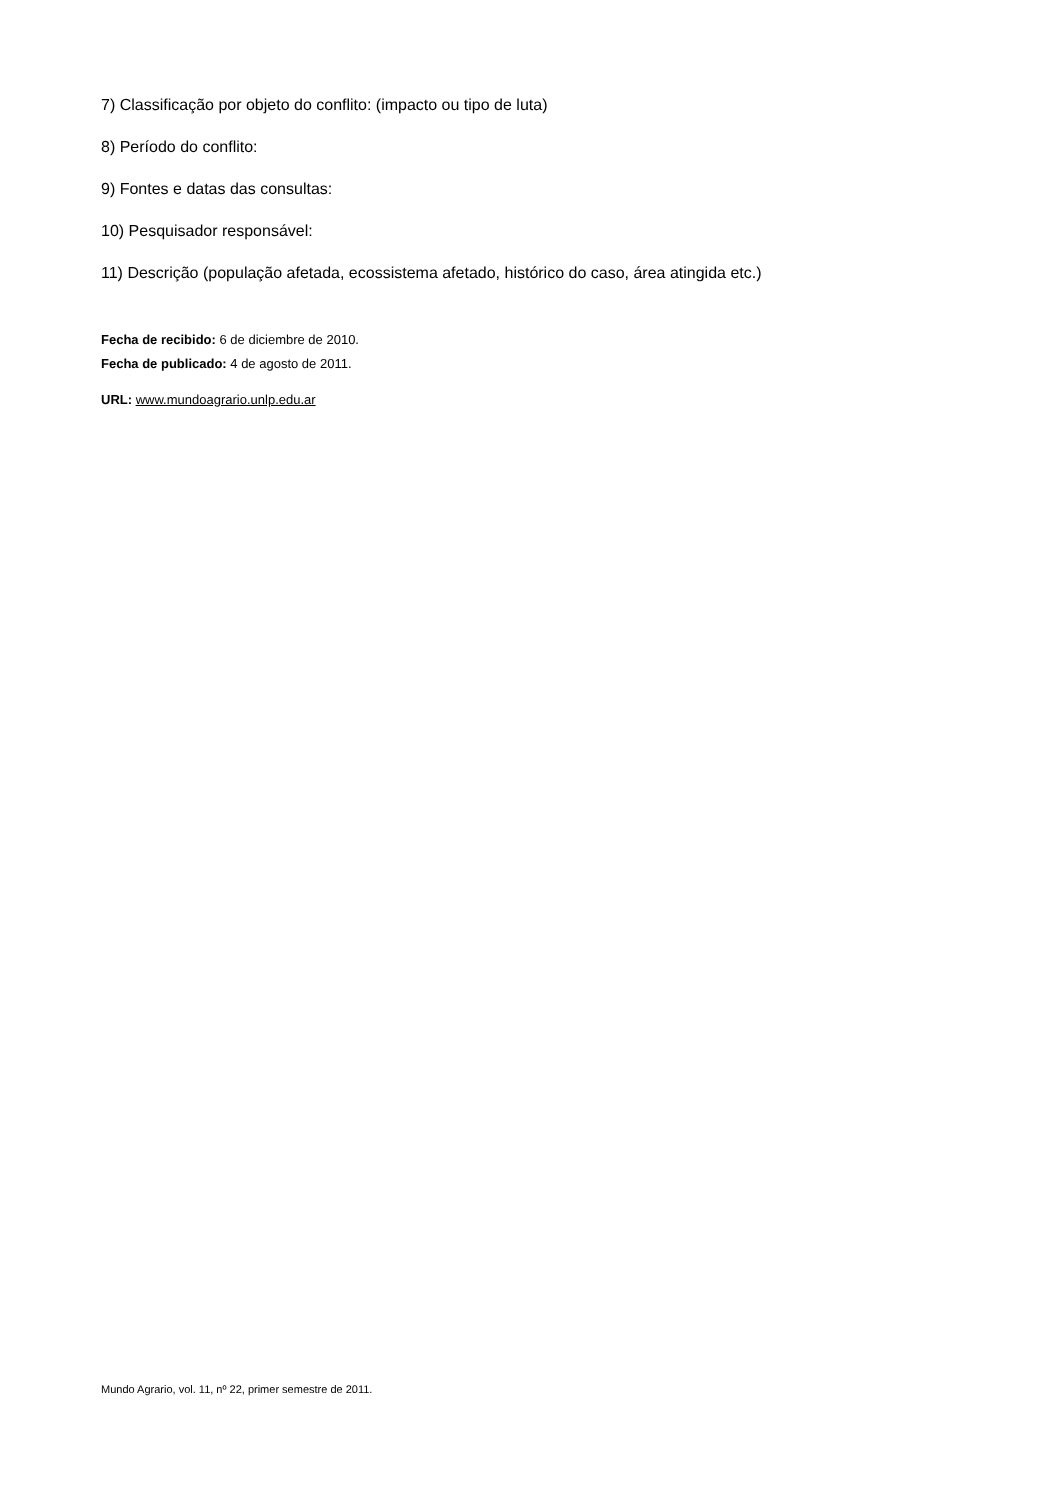7) Classificação por objeto do conflito: (impacto ou tipo de luta)
8) Período do conflito:
9) Fontes e datas das consultas:
10) Pesquisador responsável:
11) Descrição (população afetada, ecossistema afetado, histórico do caso, área atingida etc.)
Fecha de recibido: 6 de diciembre de 2010.
Fecha de publicado: 4 de agosto de 2011.
URL: www.mundoagrario.unlp.edu.ar
Mundo Agrario, vol. 11, nº 22, primer semestre de 2011.